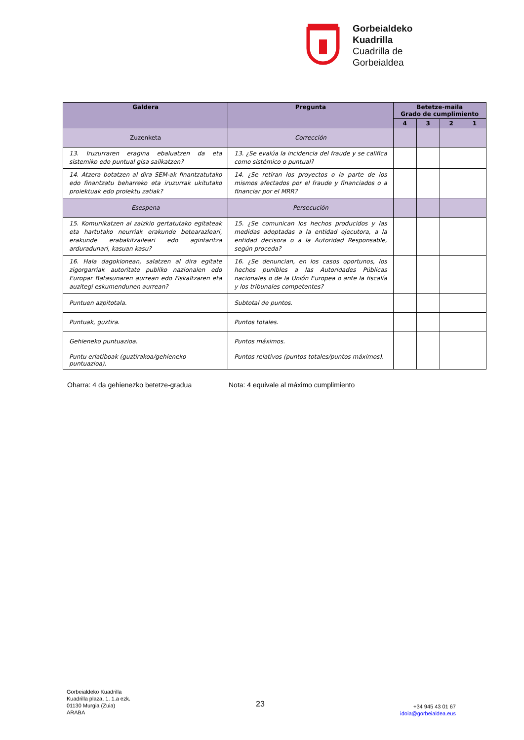Gorbeialdeko
Kuadrilla
Cuadrilla de
Gorbeialdea
| Galdera | Pregunta | Betetze-maila Grado de cumplimiento | | | |
| --- | --- | --- | --- | --- | --- |
| | | 4 | 3 | 2 | 1 |
| Zuzenketa | Corrección | | | | |
| 13. Iruzurraren eragina ebaluatzen da eta sistemiko edo puntual gisa sailkatzen? | 13. ¿Se evalúa la incidencia del fraude y se califica como sistémico o puntual? | | | | |
| 14. Atzera botatzen al dira SEM-ak finantzatutako edo finantzatu beharreko eta iruzurrak ukitutako proiektuak edo proiektu zatiak? | 14. ¿Se retiran los proyectos o la parte de los mismos afectados por el fraude y financiados o a financiar por el MRR? | | | | |
| Esespena | Persecución | | | | |
| 15. Komunikatzen al zaizkio gertatutako egitateak eta hartutako neurriak erakunde betearazleari, erakunde erabakitzaileari edo agintaritza arduradunari, kasuan kasu? | 15. ¿Se comunican los hechos producidos y las medidas adoptadas a la entidad ejecutora, a la entidad decisora o a la Autoridad Responsable, según proceda? | | | | |
| 16. Hala dagokionean, salatzen al dira egitate zigorgarriak autoritate publiko nazionalen edo Europar Batasunaren aurrean edo Fiskaltzaren eta auzitegi eskumendunen aurrean? | 16. ¿Se denuncian, en los casos oportunos, los hechos punibles a las Autoridades Públicas nacionales o de la Unión Europea o ante la fiscalía y los tribunales competentes? | | | | |
| Puntuen azpitotala. | Subtotal de puntos. | | | | |
| Puntuak, guztira. | Puntos totales. | | | | |
| Gehieneko puntuazioa. | Puntos máximos. | | | | |
| Puntu erlatiboak (guztirakoa/gehieneko puntuazioa). | Puntos relativos (puntos totales/puntos máximos). | | | | |
Oharra: 4 da gehienezko betetze-gradua
Nota: 4 equivale al máximo cumplimiento
Gorbeialdeko Kuadrilla
Kuadrilla plaza, 1. 1.a ezk.
01130 Murgia (Zuia)
ARABA
23
+34 945 43 01 67
idoia@gorbeialdea.eus